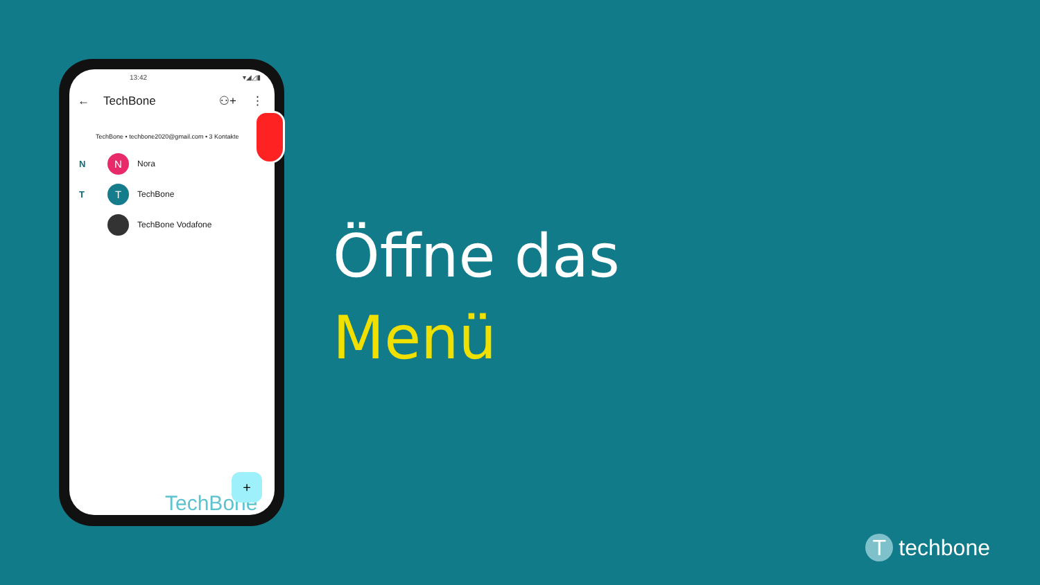13:42 ▾◢◿▮
← TechBone ⚇+ ⋮
TechBone • techbone2020@gmail.com • 3 Kontakte
N N Nora
T T TechBone
TechBone Vodafone
TechBone +
Öffne das
Menü
Ttechbone